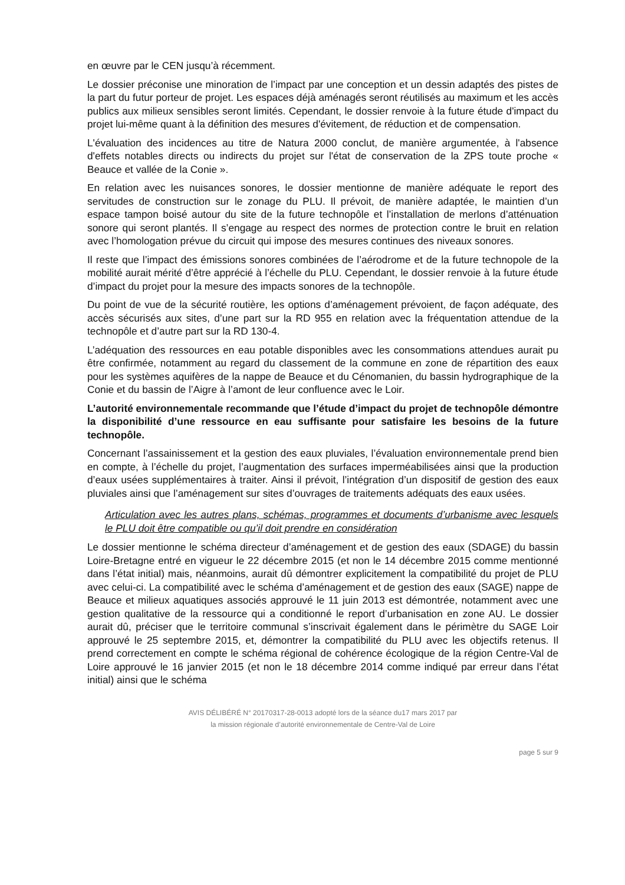en œuvre par le CEN jusqu’à récemment.
Le dossier préconise une minoration de l’impact par une conception et un dessin adaptés des pistes de la part du futur porteur de projet. Les espaces déjà aménagés seront réutilisés au maximum et les accès publics aux milieux sensibles seront limités. Cependant, le dossier renvoie à la future étude d'impact du projet lui-même quant à la définition des mesures d'évitement, de réduction et de compensation.
L'évaluation des incidences au titre de Natura 2000 conclut, de manière argumentée, à l'absence d'effets notables directs ou indirects du projet sur l'état de conservation de la ZPS toute proche « Beauce et vallée de la Conie ».
En relation avec les nuisances sonores, le dossier mentionne de manière adéquate le report des servitudes de construction sur le zonage du PLU. Il prévoit, de manière adaptée, le maintien d’un espace tampon boisé autour du site de la future technopôle et l’installation de merlons d’atténuation sonore qui seront plantés. Il s’engage au respect des normes de protection contre le bruit en relation avec l’homologation prévue du circuit qui impose des mesures continues des niveaux sonores.
Il reste que l’impact des émissions sonores combinées de l’aérodrome et de la future technopole de la mobilité aurait mérité d’être apprécié à l’échelle du PLU. Cependant, le dossier renvoie à la future étude d’impact du projet pour la mesure des impacts sonores de la technopôle.
Du point de vue de la sécurité routière, les options d’aménagement prévoient, de façon adéquate, des accès sécurisés aux sites, d’une part sur la RD 955 en relation avec la fréquentation attendue de la technopôle et d’autre part sur la RD 130-4.
L’adéquation des ressources en eau potable disponibles avec les consommations attendues aurait pu être confirmée, notamment au regard du classement de la commune en zone de répartition des eaux pour les systèmes aquifères de la nappe de Beauce et du Cénomanien, du bassin hydrographique de la Conie et du bassin de l’Aigre à l’amont de leur confluence avec le Loir.
L’autorité environnementale recommande que l’étude d’impact du projet de technopôle démontre la disponibilité d’une ressource en eau suffisante pour satisfaire les besoins de la future technopôle.
Concernant l’assainissement et la gestion des eaux pluviales, l’évaluation environnementale prend bien en compte, à l’échelle du projet, l’augmentation des surfaces imperméabilisées ainsi que la production d’eaux usées supplémentaires à traiter. Ainsi il prévoit, l’intégration d’un dispositif de gestion des eaux pluviales ainsi que l’aménagement sur sites d’ouvrages de traitements adéquats des eaux usées.
Articulation avec les autres plans, schémas, programmes et documents d’urbanisme avec lesquels le PLU doit être compatible ou qu’il doit prendre en considération
Le dossier mentionne le schéma directeur d’aménagement et de gestion des eaux (SDAGE) du bassin Loire-Bretagne entré en vigueur le 22 décembre 2015 (et non le 14 décembre 2015 comme mentionné dans l’état initial) mais, néanmoins, aurait dû démontrer explicitement la compatibilité du projet de PLU avec celui-ci. La compatibilité avec le schéma d’aménagement et de gestion des eaux (SAGE) nappe de Beauce et milieux aquatiques associés approuvé le 11 juin 2013 est démontrée, notamment avec une gestion qualitative de la ressource qui a conditionné le report d’urbanisation en zone AU. Le dossier aurait dû, préciser que le territoire communal s’inscrivait également dans le périmètre du SAGE Loir approuvé le 25 septembre 2015, et, démontrer la compatibilité du PLU avec les objectifs retenus. Il prend correctement en compte le schéma régional de cohérence écologique de la région Centre-Val de Loire approuvé le 16 janvier 2015 (et non le 18 décembre 2014 comme indiqué par erreur dans l’état initial) ainsi que le schéma
AVIS DÉLIBÉRÉ N° 20170317-28-0013 adopté lors de la séance du17 mars 2017 par
la mission régionale d’autorité environnementale de Centre-Val de Loire
page 5 sur 9